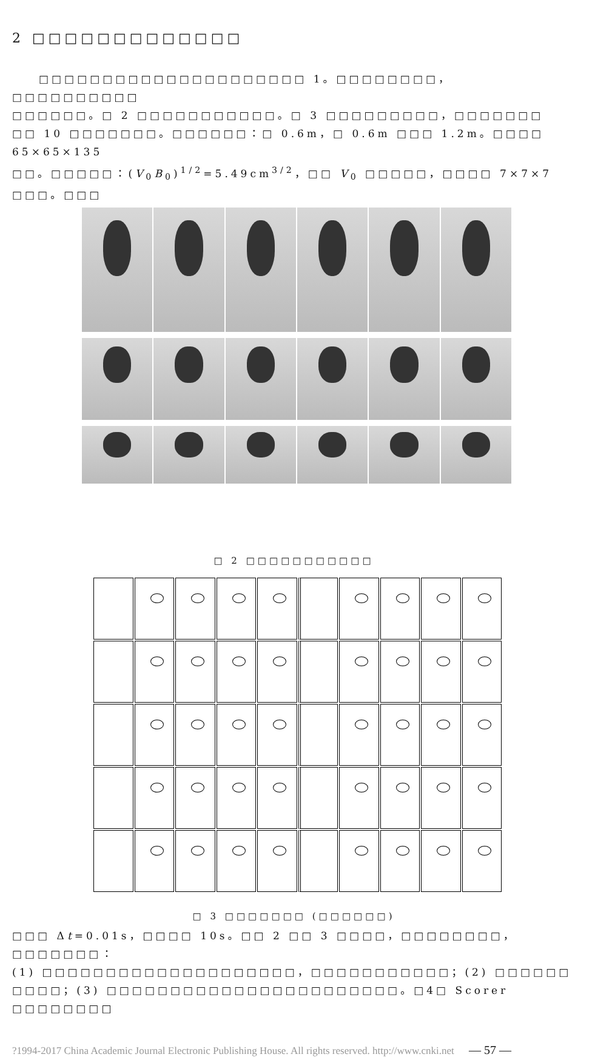2 □□□□□□□□□□□□□
□□□□□□□□□□□□□□□□□□□□□ 1。□□□□□□□□，□□□□□□□□□□
□□□□□□。□ 2 □□□□□□□□□□□。□ 3 □□□□□□□□□，□□□□□□□
□□ 10 □□□□□□□。□□□□□□：□ 0.6m，□ 0.6m □□□ 1.2m。□□□□ 65×65×135
□□。□□□□□：(V<sub>0</sub>B<sub>0</sub>)<sup>1/2</sup>=5.49cm<sup>3/2</sup>，□□ V<sub>0</sub> □□□□□，□□□□ 7×7×7 □□□。□□□
□ 2 □□□□□□□□□□□
□ 3 □□□□□□□ (□□□□□□)
□□□ Δt=0.01s，□□□□ 10s。□□ 2 □□ 3 □□□□，□□□□□□□□，□□□□□□□：
(1) □□□□□□□□□□□□□□□□□□□□，□□□□□□□□□□□；(2) □□□□□□
□□□□；(3) □□□□□□□□□□□□□□□□□□□□□□□。□4□ Scorer □□□□□□□□
?1994-2017 China Academic Journal Electronic Publishing House. All rights reserved. http://www.cnki.net — 57 —